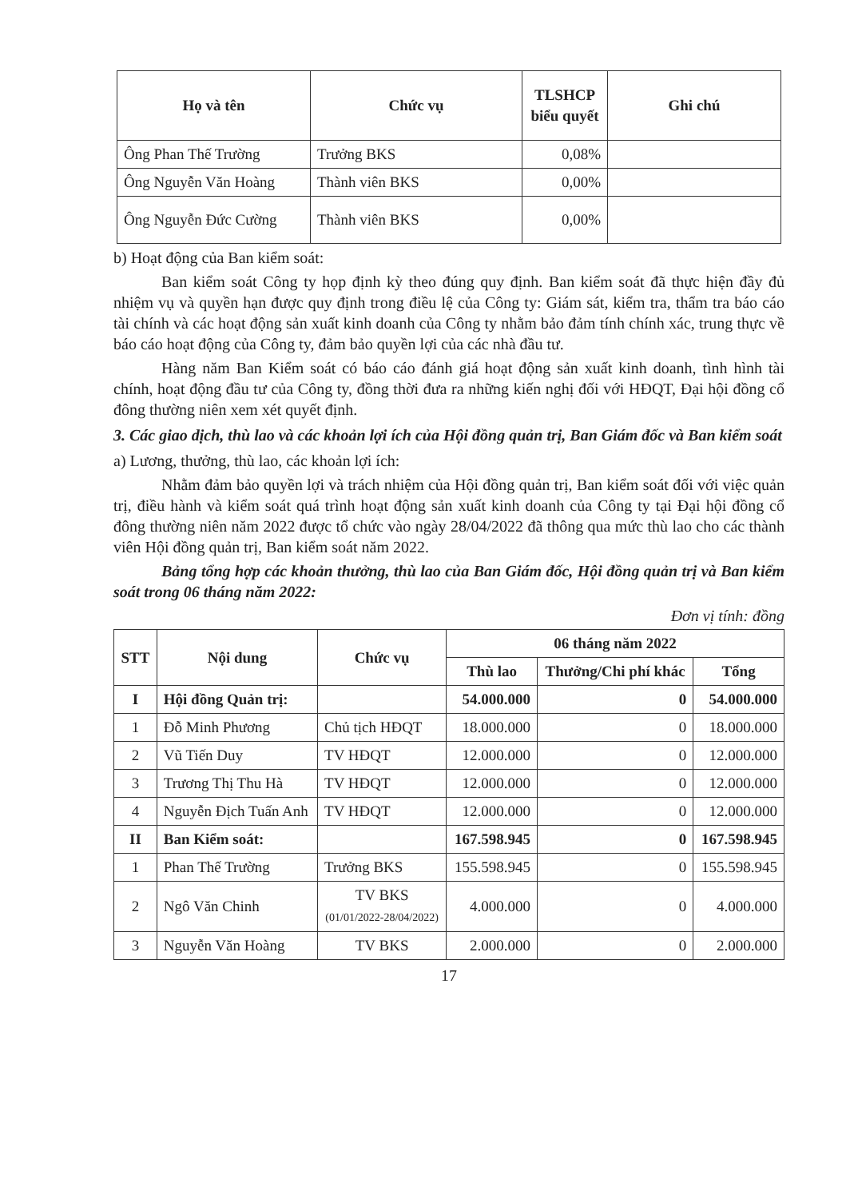| Họ và tên | Chức vụ | TLSHCP biểu quyết | Ghi chú |
| --- | --- | --- | --- |
| Ông Phan Thế Trường | Trưởng BKS | 0,08% | |
| Ông Nguyễn Văn Hoàng | Thành viên BKS | 0,00% | |
| Ông Nguyễn Đức Cường | Thành viên BKS | 0,00% | |
b) Hoạt động của Ban kiểm soát:
Ban kiểm soát Công ty họp định kỳ theo đúng quy định. Ban kiểm soát đã thực hiện đầy đủ nhiệm vụ và quyền hạn được quy định trong điều lệ của Công ty: Giám sát, kiểm tra, thẩm tra báo cáo tài chính và các hoạt động sản xuất kinh doanh của Công ty nhằm bảo đảm tính chính xác, trung thực về báo cáo hoạt động của Công ty, đảm bảo quyền lợi của các nhà đầu tư.
Hàng năm Ban Kiểm soát có báo cáo đánh giá hoạt động sản xuất kinh doanh, tình hình tài chính, hoạt động đầu tư của Công ty, đồng thời đưa ra những kiến nghị đối với HĐQT, Đại hội đồng cổ đông thường niên xem xét quyết định.
3. Các giao dịch, thù lao và các khoản lợi ích của Hội đồng quản trị, Ban Giám đốc và Ban kiểm soát
a) Lương, thưởng, thù lao, các khoản lợi ích:
Nhằm đảm bảo quyền lợi và trách nhiệm của Hội đồng quản trị, Ban kiểm soát đối với việc quản trị, điều hành và kiểm soát quá trình hoạt động sản xuất kinh doanh của Công ty tại Đại hội đồng cổ đông thường niên năm 2022 được tổ chức vào ngày 28/04/2022 đã thông qua mức thù lao cho các thành viên Hội đồng quản trị, Ban kiểm soát năm 2022.
Bảng tổng hợp các khoản thưởng, thù lao của Ban Giám đốc, Hội đồng quản trị và Ban kiểm soát trong 06 tháng năm 2022:
Đơn vị tính: đồng
| STT | Nội dung | Chức vụ | 06 tháng năm 2022 | | |
| --- | --- | --- | --- | --- | --- |
| | | | Thù lao | Thưởng/Chi phí khác | Tổng |
| I | Hội đồng Quản trị: | | 54.000.000 | 0 | 54.000.000 |
| 1 | Đỗ Minh Phương | Chủ tịch HĐQT | 18.000.000 | 0 | 18.000.000 |
| 2 | Vũ Tiến Duy | TV HĐQT | 12.000.000 | 0 | 12.000.000 |
| 3 | Trương Thị Thu Hà | TV HĐQT | 12.000.000 | 0 | 12.000.000 |
| 4 | Nguyễn Địch Tuấn Anh | TV HĐQT | 12.000.000 | 0 | 12.000.000 |
| II | Ban Kiểm soát: | | 167.598.945 | 0 | 167.598.945 |
| 1 | Phan Thế Trường | Trưởng BKS | 155.598.945 | 0 | 155.598.945 |
| 2 | Ngô Văn Chinh | TV BKS (01/01/2022-28/04/2022) | 4.000.000 | 0 | 4.000.000 |
| 3 | Nguyễn Văn Hoàng | TV BKS | 2.000.000 | 0 | 2.000.000 |
17